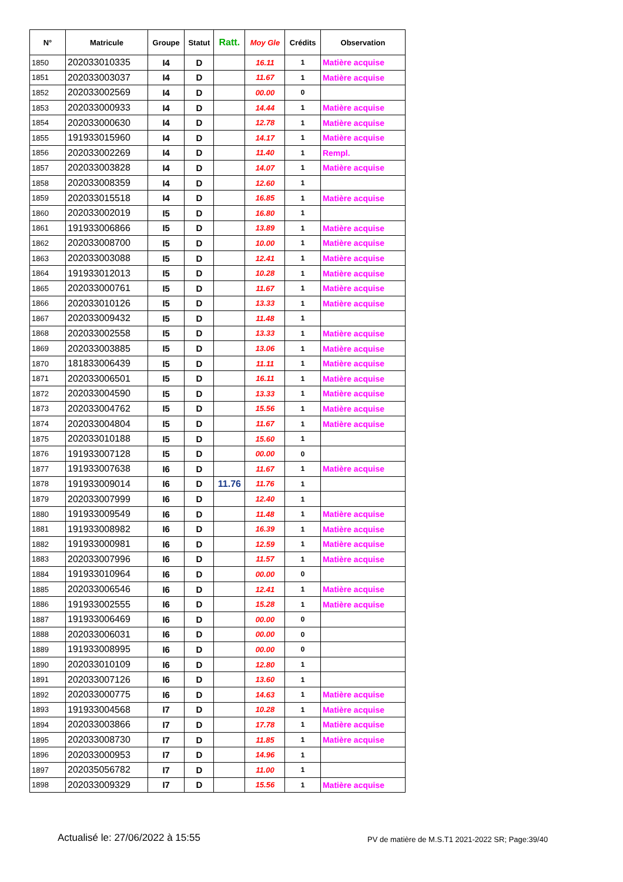| N° | Matricule | Groupe | Statut | Ratt. | Moy Gle | Crédits | Observation |
| --- | --- | --- | --- | --- | --- | --- | --- |
| 1850 | 202033010335 | I4 | D | | 16.11 | 1 | Matière acquise |
| 1851 | 202033003037 | I4 | D | | 11.67 | 1 | Matière acquise |
| 1852 | 202033002569 | I4 | D | | 00.00 | 0 | |
| 1853 | 202033000933 | I4 | D | | 14.44 | 1 | Matière acquise |
| 1854 | 202033000630 | I4 | D | | 12.78 | 1 | Matière acquise |
| 1855 | 191933015960 | I4 | D | | 14.17 | 1 | Matière acquise |
| 1856 | 202033002269 | I4 | D | | 11.40 | 1 | Rempl. |
| 1857 | 202033003828 | I4 | D | | 14.07 | 1 | Matière acquise |
| 1858 | 202033008359 | I4 | D | | 12.60 | 1 | |
| 1859 | 202033015518 | I4 | D | | 16.85 | 1 | Matière acquise |
| 1860 | 202033002019 | I5 | D | | 16.80 | 1 | |
| 1861 | 191933006866 | I5 | D | | 13.89 | 1 | Matière acquise |
| 1862 | 202033008700 | I5 | D | | 10.00 | 1 | Matière acquise |
| 1863 | 202033003088 | I5 | D | | 12.41 | 1 | Matière acquise |
| 1864 | 191933012013 | I5 | D | | 10.28 | 1 | Matière acquise |
| 1865 | 202033000761 | I5 | D | | 11.67 | 1 | Matière acquise |
| 1866 | 202033010126 | I5 | D | | 13.33 | 1 | Matière acquise |
| 1867 | 202033009432 | I5 | D | | 11.48 | 1 | |
| 1868 | 202033002558 | I5 | D | | 13.33 | 1 | Matière acquise |
| 1869 | 202033003885 | I5 | D | | 13.06 | 1 | Matière acquise |
| 1870 | 181833006439 | I5 | D | | 11.11 | 1 | Matière acquise |
| 1871 | 202033006501 | I5 | D | | 16.11 | 1 | Matière acquise |
| 1872 | 202033004590 | I5 | D | | 13.33 | 1 | Matière acquise |
| 1873 | 202033004762 | I5 | D | | 15.56 | 1 | Matière acquise |
| 1874 | 202033004804 | I5 | D | | 11.67 | 1 | Matière acquise |
| 1875 | 202033010188 | I5 | D | | 15.60 | 1 | |
| 1876 | 191933007128 | I5 | D | | 00.00 | 0 | |
| 1877 | 191933007638 | I6 | D | | 11.67 | 1 | Matière acquise |
| 1878 | 191933009014 | I6 | D | 11.76 | 11.76 | 1 | |
| 1879 | 202033007999 | I6 | D | | 12.40 | 1 | |
| 1880 | 191933009549 | I6 | D | | 11.48 | 1 | Matière acquise |
| 1881 | 191933008982 | I6 | D | | 16.39 | 1 | Matière acquise |
| 1882 | 191933000981 | I6 | D | | 12.59 | 1 | Matière acquise |
| 1883 | 202033007996 | I6 | D | | 11.57 | 1 | Matière acquise |
| 1884 | 191933010964 | I6 | D | | 00.00 | 0 | |
| 1885 | 202033006546 | I6 | D | | 12.41 | 1 | Matière acquise |
| 1886 | 191933002555 | I6 | D | | 15.28 | 1 | Matière acquise |
| 1887 | 191933006469 | I6 | D | | 00.00 | 0 | |
| 1888 | 202033006031 | I6 | D | | 00.00 | 0 | |
| 1889 | 191933008995 | I6 | D | | 00.00 | 0 | |
| 1890 | 202033010109 | I6 | D | | 12.80 | 1 | |
| 1891 | 202033007126 | I6 | D | | 13.60 | 1 | |
| 1892 | 202033000775 | I6 | D | | 14.63 | 1 | Matière acquise |
| 1893 | 191933004568 | I7 | D | | 10.28 | 1 | Matière acquise |
| 1894 | 202033003866 | I7 | D | | 17.78 | 1 | Matière acquise |
| 1895 | 202033008730 | I7 | D | | 11.85 | 1 | Matière acquise |
| 1896 | 202033000953 | I7 | D | | 14.96 | 1 | |
| 1897 | 202035056782 | I7 | D | | 11.00 | 1 | |
| 1898 | 202033009329 | I7 | D | | 15.56 | 1 | Matière acquise |
Actualisé le: 27/06/2022 à 15:55
PV de matière de M.S.T1 2021-2022 SR; Page:39/40